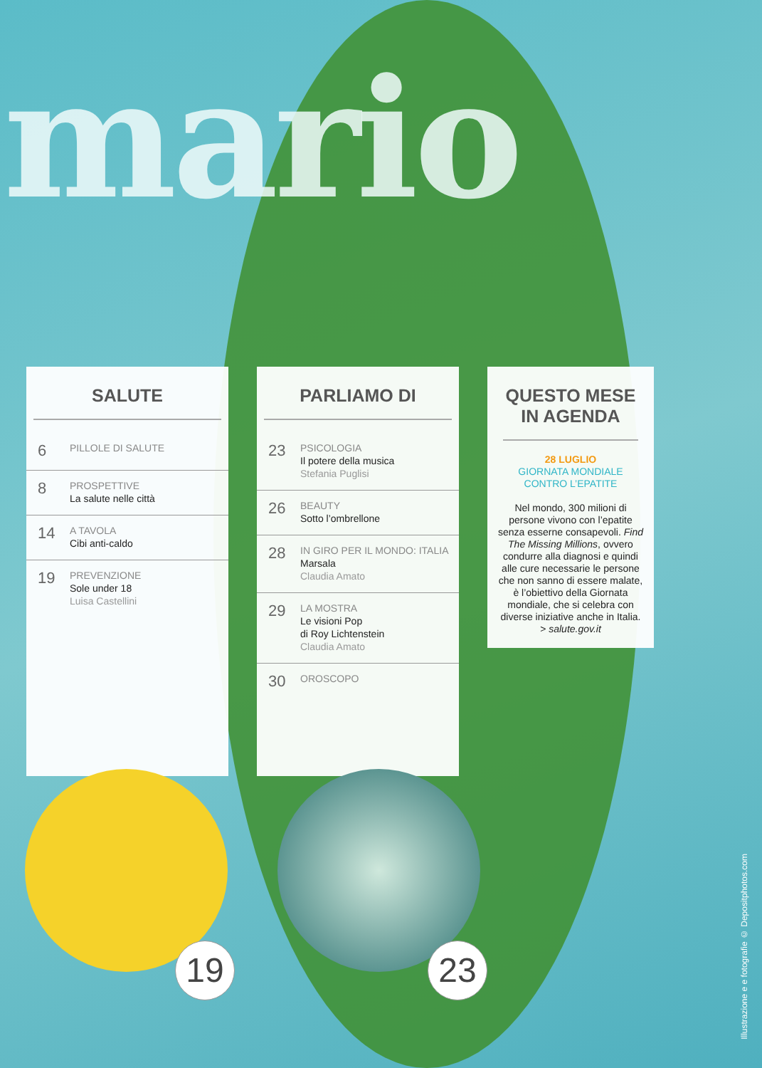mario
SALUTE
6
PILLOLE DI SALUTE
8
PROSPETTIVE
La salute nelle città
14
A TAVOLA
Cibi anti-caldo
19
PREVENZIONE
Sole under 18
Luisa Castellini
PARLIAMO DI
23
PSICOLOGIA
Il potere della musica
Stefania Puglisi
26
BEAUTY
Sotto l’ombrellone
28
IN GIRO PER IL MONDO: ITALIA
Marsala
Claudia Amato
29
LA MOSTRA
Le visioni Pop
di Roy Lichtenstein
Claudia Amato
30
OROSCOPO
QUESTO MESE
IN AGENDA
28 LUGLIO
GIORNATA MONDIALE
CONTRO L’EPATITE
Nel mondo, 300 milioni di persone vivono con l’epatite senza esserne consapevoli. Find The Missing Millions, ovvero condurre alla diagnosi e quindi alle cure necessarie le persone che non sanno di essere malate, è l’obiettivo della Giornata mondiale, che si celebra con diverse iniziative anche in Italia.
> salute.gov.it
19
23
Illustrazione e e fotografie © Depositphotos.com